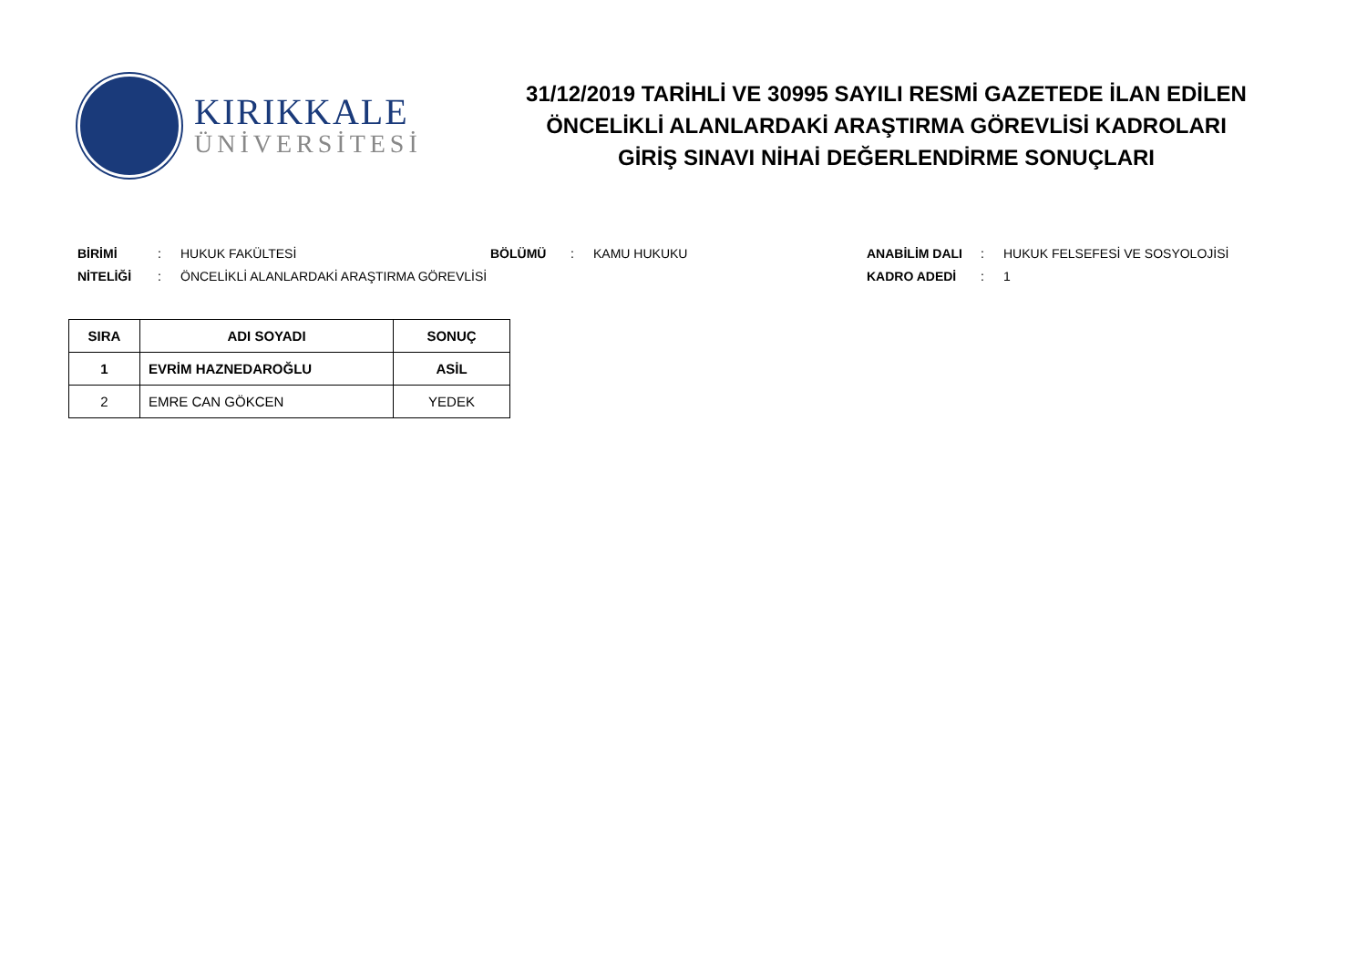KIRIKKALE
ÜNİVERSİTESİ
31/12/2019 TARİHLİ VE 30995 SAYILI RESMİ GAZETEDE İLAN EDİLEN
ÖNCELİKLİ ALANLARDAKİ ARAŞTIRMA GÖREVLİSİ KADROLARI
GİRİŞ SINAVI NİHAİ DEĞERLENDİRME SONUÇLARI
| BİRİMİ | : | HUKUK FAKÜLTESİ | BÖLÜMÜ | : | KAMU HUKUKU | ANABİLİM DALI | : | HUKUK FELSEFESİ VE SOSYOLOJİSİ |
| NİTELİĞİ | : | ÖNCELİKLİ ALANLARDAKİ ARAŞTIRMA GÖREVLİSİ | | | | KADRO ADEDİ | : | 1 |
| SIRA | ADI SOYADI | SONUÇ |
| --- | --- | --- |
| 1 | EVRİM HAZNEDAROĞLU | ASİL |
| 2 | EMRE CAN GÖKCEN | YEDEK |